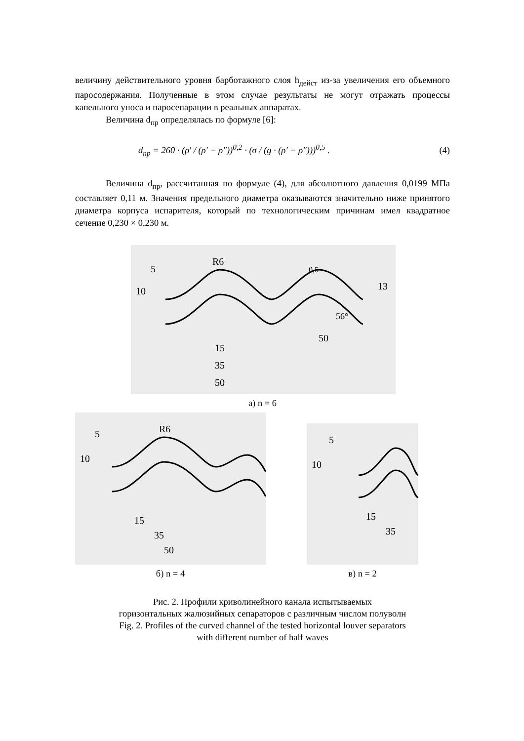величину действительного уровня барботажного слоя h<sub>дейст</sub> из-за увеличения его объемного паросодержания. Полученные в этом случае результаты не могут отражать процессы капельного уноса и паросепарации в реальных аппаратах.
Величина d<sub>пр</sub> определялась по формуле [6]:
d<sub>пр</sub> = 260 · (ρ′ / (ρ′ − ρ″))<sup>0,2</sup> · (σ / (g · (ρ′ − ρ″)))<sup>0,5</sup> . (4)
Величина d<sub>пр</sub>, рассчитанная по формуле (4), для абсолютного давления 0,0199 МПа составляет 0,11 м. Значения предельного диаметра оказываются значительно ниже принятого диаметра корпуса испарителя, который по технологическим причинам имел квадратное сечение 0,230 × 0,230 м.
R6
15
35
50
50
5
10
0,5
13
56°
а) n = 6
R6
5
10
15
35
50
б) n = 4
5
10
15
35
в) n = 2
Рис. 2. Профили криволинейного канала испытываемых
горизонтальных жалюзийных сепараторов с различным числом полуволн
Fig. 2. Profiles of the curved channel of the tested horizontal louver separators
with different number of half waves